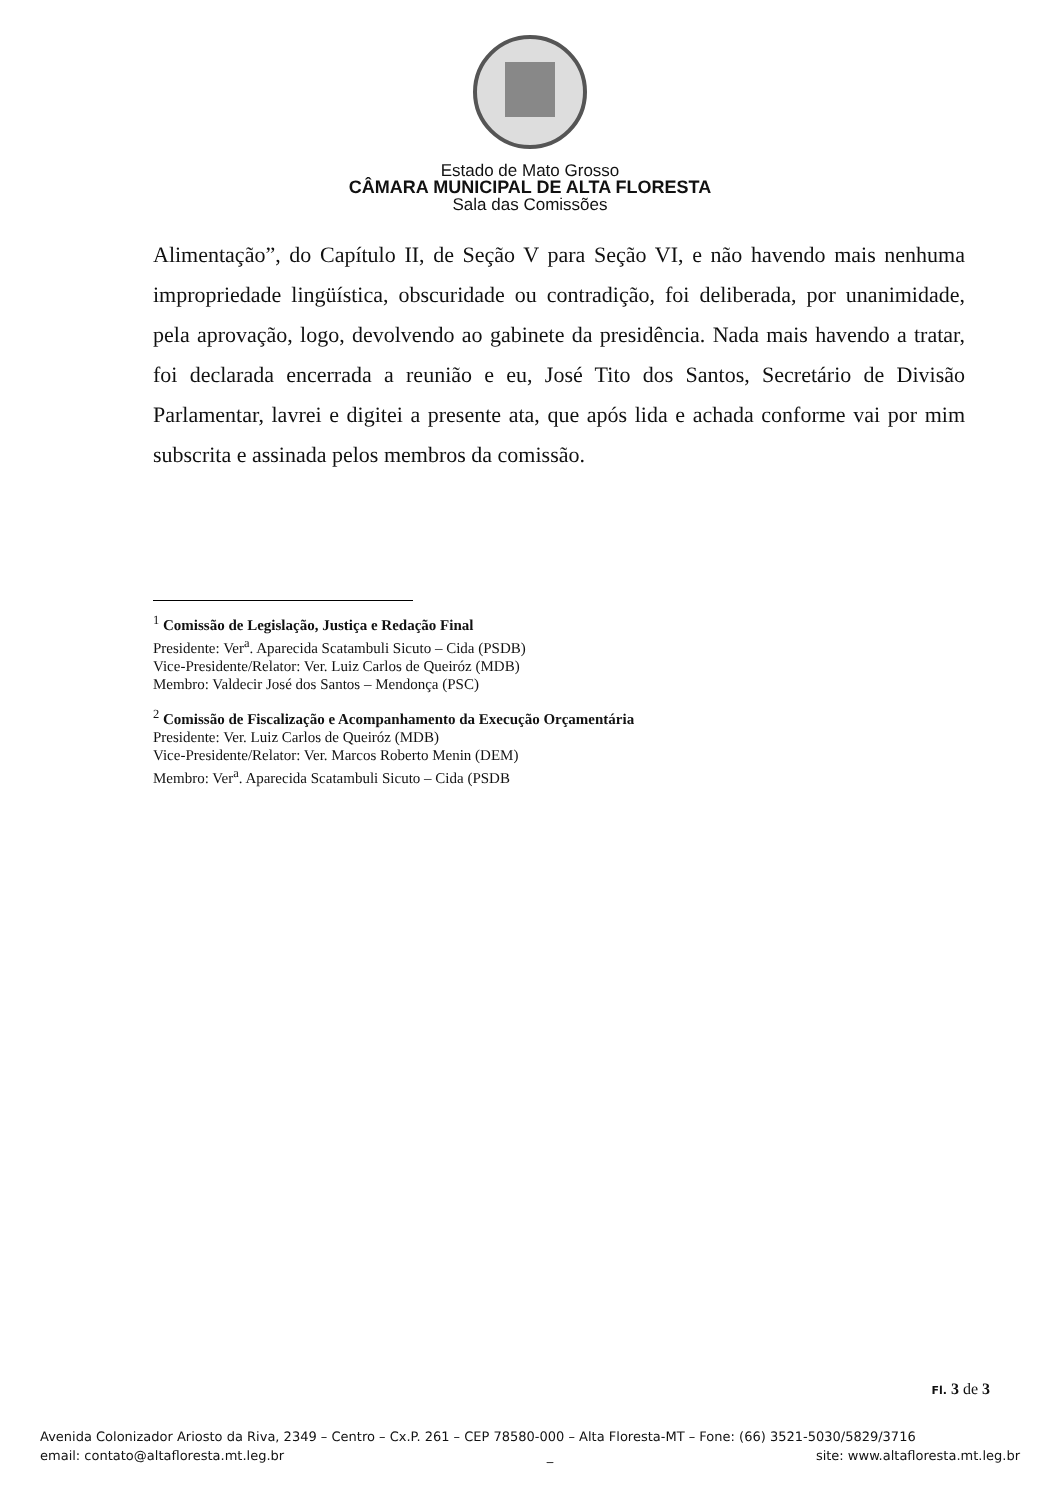Estado de Mato Grosso
CÂMARA MUNICIPAL DE ALTA FLORESTA
Sala das Comissões
Alimentação”, do Capítulo II, de Seção V para Seção VI, e não havendo mais nenhuma impropriedade lingüística, obscuridade ou contradição, foi deliberada, por unanimidade, pela aprovação, logo, devolvendo ao gabinete da presidência. Nada mais havendo a tratar, foi declarada encerrada a reunião e eu, José Tito dos Santos, Secretário de Divisão Parlamentar, lavrei e digitei a presente ata, que após lida e achada conforme vai por mim subscrita e assinada pelos membros da comissão.
<sup>1</sup> Comissão de Legislação, Justiça e Redação Final
Presidente: Ver<sup>a</sup>. Aparecida Scatambuli Sicuto – Cida (PSDB)
Vice-Presidente/Relator: Ver. Luiz Carlos de Queiróz (MDB)
Membro: Valdecir José dos Santos – Mendonça (PSC)
<sup>2</sup> Comissão de Fiscalização e Acompanhamento da Execução Orçamentária
Presidente: Ver. Luiz Carlos de Queiróz (MDB)
Vice-Presidente/Relator: Ver. Marcos Roberto Menin (DEM)
Membro: Ver<sup>a</sup>. Aparecida Scatambuli Sicuto – Cida (PSDB
Fl. 3 de 3
Avenida Colonizador Ariosto da Riva, 2349 – Centro – Cx.P. 261 – CEP 78580-000 – Alta Floresta-MT – Fone: (66) 3521-5030/5829/3716
email: contato@altafloresta.mt.leg.br _ site: www.altafloresta.mt.leg.br